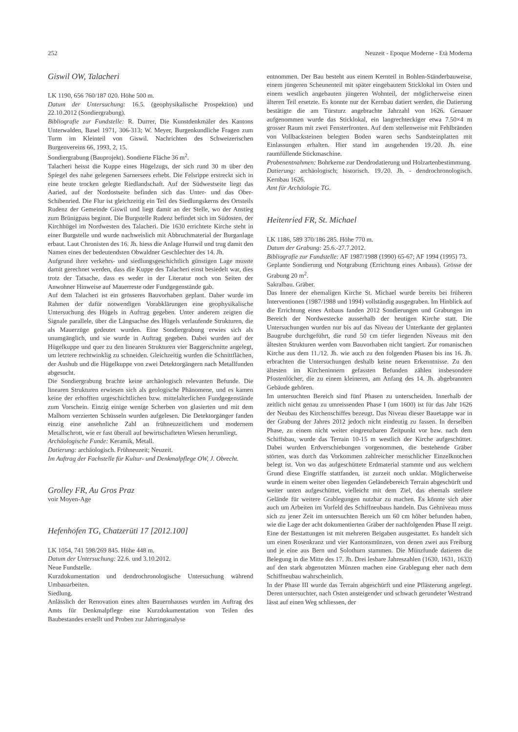252 Neuzeit - Epoque Moderne - Età Moderna
Giswil OW, Talacheri
LK 1190, 656 760/187 020. Höhe 500 m.
Datum der Untersuchung: 16.5. (geophysikalische Prospektion) und 22.10.2012 (Sondiergrabung).
Bibliografie zur Fundstelle: R. Durrer, Die Kunstdenkmäler des Kantons Unterwalden, Basel 1971, 306-313; W. Meyer, Burgenkundliche Fragen zum Turm im Kleinteil von Giswil. Nachrichten des Schweizerischen Burgenvereins 66, 1993, 2, 15.
Sondiergrabung (Bauprojekt). Sondierte Fläche 36 m<sup>2</sup>.
Talacheri heisst die Kuppe eines Hügelzugs, der sich rund 30 m über den Spiegel des nahe gelegenen Sarnersees erhebt. Die Felsrippe erstreckt sich in eine heute trocken gelegte Riedlandschaft. Auf der Südwestseite liegt das Aaried, auf der Nordostseite befinden sich das Unter- und das Ober-Schibenried. Die Flur ist gleichzeitig ein Teil des Siedlungskerns des Ortsteils Rudenz der Gemeinde Giswil und liegt damit an der Stelle, wo der Anstieg zum Brünigpass beginnt. Die Burgstelle Rudenz befindet sich im Südosten, der Kirchhügel im Nordwesten des Talacheri. Die 1630 errichtete Kirche steht in einer Burgstelle und wurde nachweislich mit Abbruchmaterial der Burganlage erbaut. Laut Chronisten des 16. Jh. hiess die Anlage Hunwil und trug damit den Namen eines der bedeutendsten Obwaldner Geschlechter des 14. Jh.
Aufgrund ihrer verkehrs- und siedlungsgeschichtlich günstigen Lage musste damit gerechnet werden, dass die Kuppe des Talacheri einst besiedelt war, dies trotz der Tatsache, dass es weder in der Literatur noch von Seiten der Anwohner Hinweise auf Mauerreste oder Fundgegenstände gab.
Auf dem Talacheri ist ein grösseres Bauvorhaben geplant. Daher wurde im Rahmen der dafür notwendigen Vorabklärungen eine geophysikalische Untersuchung des Hügels in Auftrag gegeben. Unter anderem zeigten die Signale parallele, über die Längsachse des Hügels verlaufende Strukturen, die als Mauerzüge gedeutet wurden. Eine Sondiergrabung erwies sich als unumgänglich, und sie wurde in Auftrag gegeben. Dabei wurden auf der Hügelkuppe und quer zu den linearen Strukturen vier Baggerschnitte angelegt, um letztere rechtwinklig zu schneiden. Gleichzeitig wurden die Schnittflächen, der Aushub und die Hügelkuppe von zwei Detektorgängern nach Metallfunden abgesucht.
Die Sondiergrabung brachte keine archäologisch relevanten Befunde. Die linearen Strukturen erwiesen sich als geologische Phänomene, und es kamen keine der erhofften urgeschichtlichen bzw. mittelalterlichen Fundgegenstände zum Vorschein. Einzig einige wenige Scherben von glasierten und mit dem Malhorn verzierten Schüsseln wurden aufgelesen. Die Detektorgänger fanden einzig eine ansehnliche Zahl an frühneuzeitlichem und modernem Metallschrott, wie er fast überall auf bewirtschafteten Wiesen herumliegt.
Archäologische Funde: Keramik, Metall.
Datierung: archäologisch. Frühneuzeit; Neuzeit.
Im Auftrag der Fachstelle für Kultur- und Denkmalpflege OW, J. Obrecht.
Grolley FR, Au Gros Praz
voir Moyen-Age
Hefenhofen TG, Chatzerüti 17 [2012.100]
LK 1054, 741 598/269 845. Höhe 448 m.
Datum der Untersuchung: 22.6. und 3.10.2012.
Neue Fundstelle.
Kurzdokumentation und dendrochronologische Untersuchung während Umbauarbeiten.
Siedlung.
Anlässlich der Renovation eines alten Bauernhauses wurden im Auftrag des Amts für Denkmalpflege eine Kurzdokumentation von Teilen des Baubestandes erstellt und Proben zur Jahrringanalyse
entnommen. Der Bau besteht aus einem Kernteil in Bohlen-Ständerbauweise, einem jüngeren Scheunenteil mit später eingebautem Sticklokal im Osten und einem westlich angebauten jüngeren Wohnteil, der möglicherweise einen älteren Teil ersetzte. Es konnte nur der Kernbau datiert werden, die Datierung bestätigte die am Türsturz angebrachte Jahrzahl von 1626. Genauer aufgenommen wurde das Sticklokal, ein langrechteckiger etwa 7.50×4 m grosser Raum mit zwei Fensterfronten. Auf dem stellenweise mit Fehlbränden von Vollbacksteinen belegten Boden waren sechs Sandsteinplatten mit Einlassungen erhalten. Hier stand im ausgehenden 19./20. Jh. eine raumfüllende Stickmaschine.
Probenentnahmen: Bohrkerne zur Dendrodatierung und Holzartenbestimmung.
Datierung: archäologisch; historisch. 19./20. Jh. - dendrochronologisch. Kernbau 1626.
Amt für Archäologie TG.
Heitenried FR, St. Michael
LK 1186, 589 370/186 285. Höhe 770 m.
Datum der Grabung: 25.6.-27.7.2012.
Bibliografie zur Fundstelle: AF 1987/1988 (1990) 65-67; AF 1994 (1995) 73.
Geplante Sondierung und Notgrabung (Errichtung eines Anbaus). Grösse der Grabung 20 m<sup>2</sup>.
Sakralbau. Gräber.
Das Innere der ehemaligen Kirche St. Michael wurde bereits bei früheren Interventionen (1987/1988 und 1994) vollständig ausgegraben. Im Hinblick auf die Errichtung eines Anbaus fanden 2012 Sondierungen und Grabungen im Bereich der Nordwestecke ausserhalb der heutigen Kirche statt. Die Untersuchungen wurden nur bis auf das Niveau der Unterkante der geplanten Baugrube durchgeführt, die rund 50 cm tiefer liegenden Niveaus mit den ältesten Strukturen werden vom Bauvorhaben nicht tangiert. Zur romanischen Kirche aus dem 11./12. Jh. wie auch zu den folgenden Phasen bis ins 16. Jh. erbrachten die Untersuchungen deshalb keine neuen Erkenntnisse. Zu den ältesten im Kircheninnern gefassten Befunden zählen insbesondere Pfostenlöcher, die zu einem kleineren, am Anfang des 14. Jh. abgebrannten Gebäude gehören.
Im untersuchten Bereich sind fünf Phasen zu unterscheiden. Innerhalb der zeitlich nicht genau zu umreissenden Phase I (um 1600) ist für das Jahr 1626 der Neubau des Kirchenschiffes bezeugt. Das Niveau dieser Bauetappe war in der Grabung der Jahres 2012 jedoch nicht eindeutig zu fassen. In derselben Phase, zu einem nicht weiter eingrenzbaren Zeitpunkt vor bzw. nach dem Schiffsbau, wurde das Terrain 10-15 m westlich der Kirche aufgeschüttet. Dabei wurden Erdverschiebungen vorgenommen, die bestehende Gräber störten, was durch das Vorkommen zahlreicher menschlicher Einzelknochen belegt ist. Von wo das aufgeschüttete Erdmaterial stammte und aus welchem Grund diese Eingriffe stattfanden, ist zurzeit noch unklar. Möglicherweise wurde in einem weiter oben liegenden Geländebereich Terrain abgeschürft und weiter unten aufgeschüttet, vielleicht mit dem Ziel, das ehemals steilere Gelände für weitere Grablegungen nutzbar zu machen. Es könnte sich aber auch um Arbeiten im Vorfeld des Schiffneubaus handeln. Das Gehniveau muss sich zu jener Zeit im untersuchten Bereich um 60 cm höher befunden haben, wie die Lage der acht dokumentierten Gräber der nachfolgenden Phase II zeigt. Eine der Bestattungen ist mit mehreren Beigaben ausgestattet. Es handelt sich um einen Rosenkranz und vier Kantonsmünzen, von denen zwei aus Freiburg und je eine aus Bern und Solothurn stammen. Die Münzfunde datieren die Belegung in die Mitte des 17. Jh. Drei lesbare Jahreszahlen (1630, 1631, 1633) auf den stark abgenutzten Münzen machen eine Grablegung eher nach dem Schiffneubau wahrscheinlich.
In der Phase III wurde das Terrain abgeschürft und eine Pflästerung angelegt. Deren untersuchter, nach Osten ansteigender und schwach gerundeter Westrand lässt auf einen Weg schliessen, der